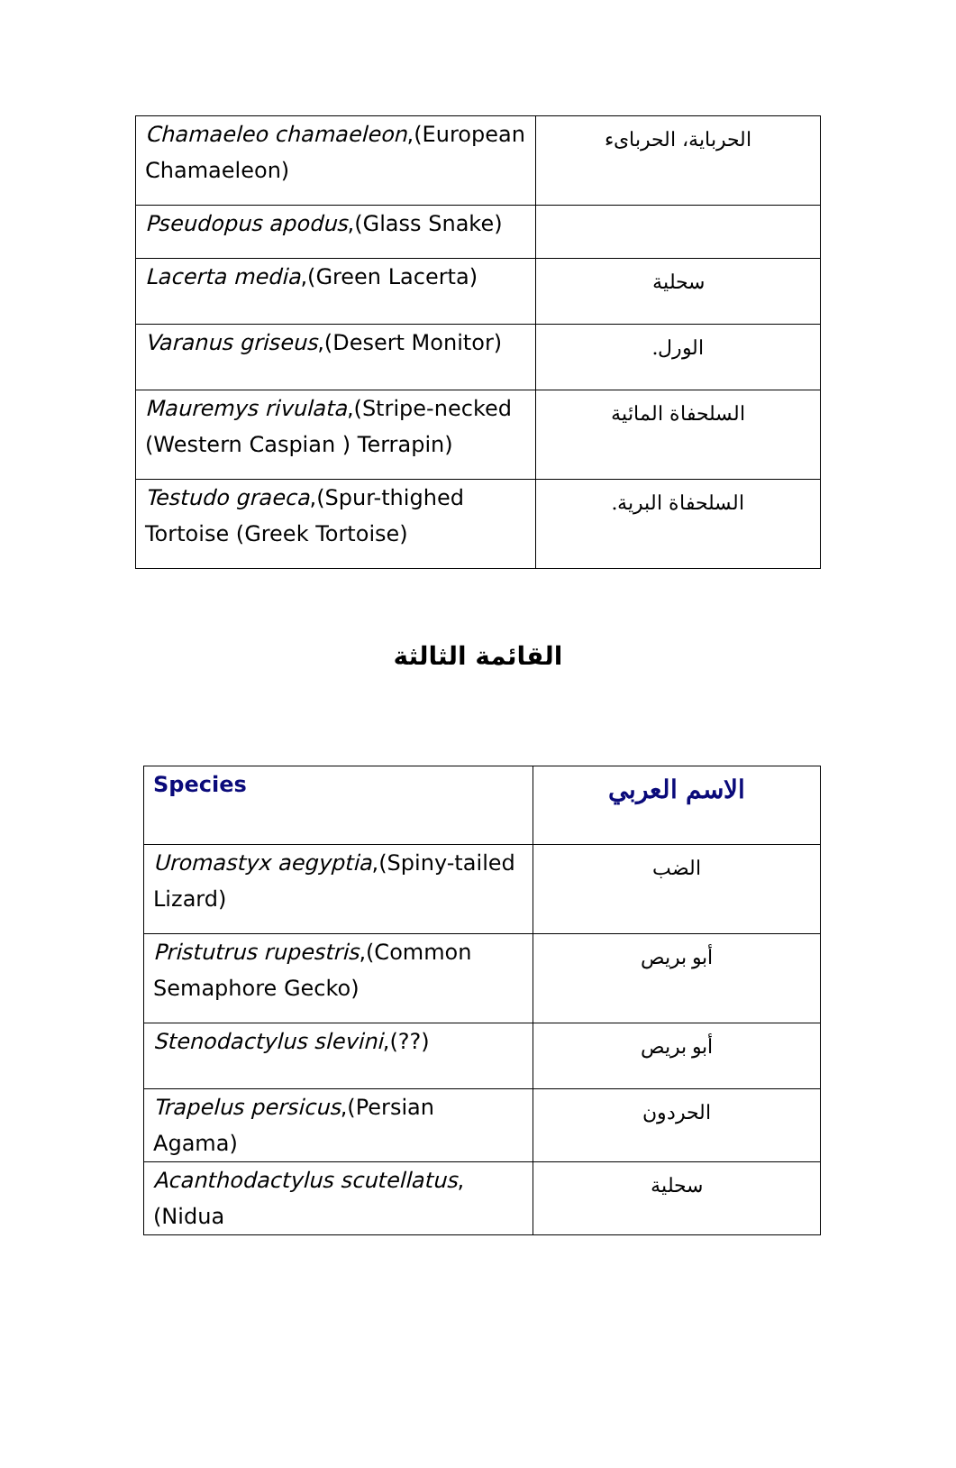| Chamaeleo chamaeleon ,(European Chamaeleon) | الحرباية، الحرباىء |
| Pseudopus apodus ,(Glass Snake) | |
| Lacerta media ,(Green Lacerta) | سحلية |
| Varanus griseus ,(Desert Monitor) | الورل. |
| Mauremys rivulata ,(Stripe-necked (Western Caspian ) Terrapin) | السلحفاة المائية |
| Testudo graeca ,(Spur-thighed Tortoise (Greek Tortoise) | السلحفاة البرية. |
القائمة الثالثة
| Species | الاسم العربي |
| --- | --- |
| Uromastyx aegyptia ,(Spiny-tailed Lizard) | الضب |
| Pristutrus rupestris ,(Common Semaphore Gecko) | أبو بريص |
| Stenodactylus slevini ,(??) | أبو بريص |
| Trapelus persicus ,(Persian Agama) | الحردون |
| Acanthodactylus scutellatus ,(Nidua | سحلية |